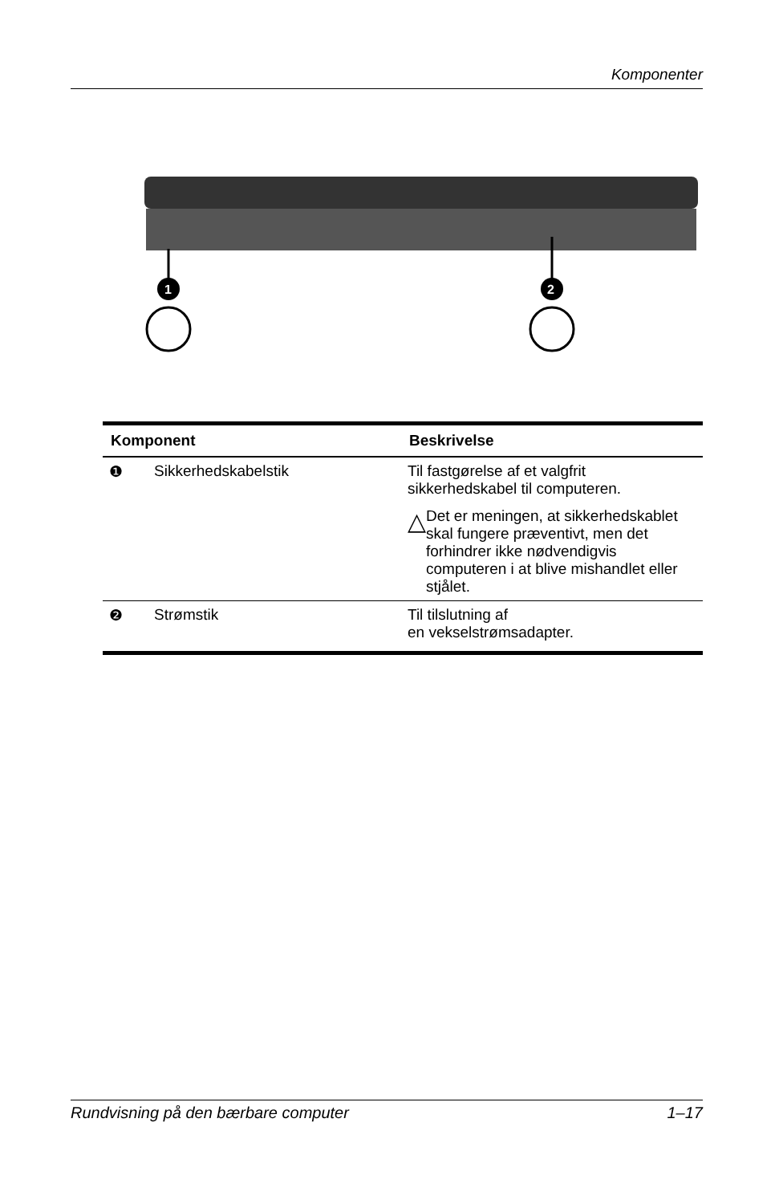Komponenter
1
2
| Komponent | | Beskrivelse |
| --- | --- | --- |
| ❶ | Sikkerhedskabelstik | Til fastgørelse af et valgfrit sikkerhedskabel til computeren. △ Det er meningen, at sikkerhedskablet skal fungere præventivt, men det forhindrer ikke nødvendigvis computeren i at blive mishandlet eller stjålet. |
| ❷ | Strømstik | Til tilslutning af en vekselstrømsadapter. |
Rundvisning på den bærbare computer 1–17